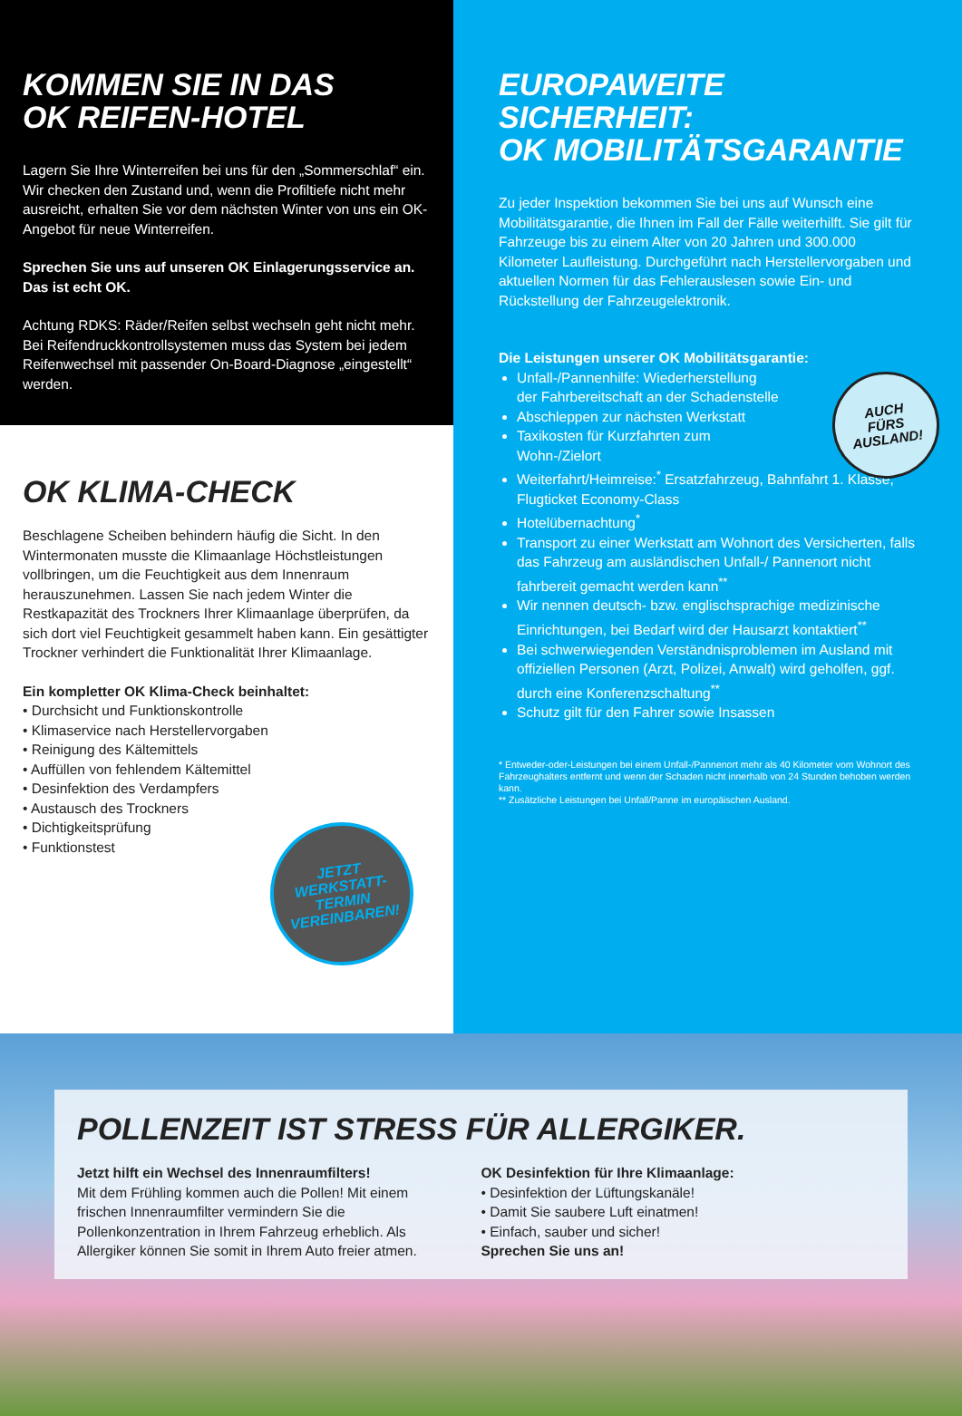KOMMEN SIE IN DAS
OK REIFEN-HOTEL
Lagern Sie Ihre Winterreifen bei uns für den „Sommerschlaf“ ein. Wir checken den Zustand und, wenn die Profiltiefe nicht mehr ausreicht, erhalten Sie vor dem nächsten Winter von uns ein OK-Angebot für neue Winterreifen.
Sprechen Sie uns auf unseren OK Einlagerungsservice an. Das ist echt OK.
Achtung RDKS: Räder/Reifen selbst wechseln geht nicht mehr. Bei Reifendruckkontrollsystemen muss das System bei jedem Reifenwechsel mit passender On-Board-Diagnose „eingestellt“ werden.
OK KLIMA-CHECK
Beschlagene Scheiben behindern häufig die Sicht. In den Wintermonaten musste die Klimaanlage Höchstleistungen vollbringen, um die Feuchtigkeit aus dem Innenraum herauszunehmen. Lassen Sie nach jedem Winter die Restkapazität des Trockners Ihrer Klimaanlage überprüfen, da sich dort viel Feuchtigkeit gesammelt haben kann. Ein gesättigter Trockner verhindert die Funktionalität Ihrer Klimaanlage.
Ein kompletter OK Klima-Check beinhaltet:
• Durchsicht und Funktionskontrolle
• Klimaservice nach Herstellervorgaben
• Reinigung des Kältemittels
• Auffüllen von fehlendem Kältemittel
• Desinfektion des Verdampfers
• Austausch des Trockners
• Dichtigkeitsprüfung
• Funktionstest
JETZT
WERKSTATT-
TERMIN
VEREINBAREN!
EUROPAWEITE SICHERHEIT:
OK MOBILITÄTSGARANTIE
Zu jeder Inspektion bekommen Sie bei uns auf Wunsch eine Mobilitätsgarantie, die Ihnen im Fall der Fälle weiterhilft. Sie gilt für Fahrzeuge bis zu einem Alter von 20 Jahren und 300.000 Kilometer Laufleistung. Durchgeführt nach Herstellervorgaben und aktuellen Normen für das Fehlerauslesen sowie Ein- und Rückstellung der Fahrzeugelektronik.
Die Leistungen unserer OK Mobilitätsgarantie:
Unfall-/Pannenhilfe: Wiederherstellung
der Fahrbereitschaft an der Schadenstelle
Abschleppen zur nächsten Werkstatt
Taxikosten für Kurzfahrten zum
Wohn-/Zielort
Weiterfahrt/Heimreise:<sup>*</sup> Ersatzfahrzeug, Bahnfahrt 1. Klasse, Flugticket Economy-Class
Hotelübernachtung<sup>*</sup>
Transport zu einer Werkstatt am Wohnort des Versicherten, falls das Fahrzeug am ausländischen Unfall-/ Pannenort nicht fahrbereit gemacht werden kann<sup>**</sup>
Wir nennen deutsch- bzw. englischsprachige medizinische Einrichtungen, bei Bedarf wird der Hausarzt kontaktiert<sup>**</sup>
Bei schwerwiegenden Verständnisproblemen im Ausland mit offiziellen Personen (Arzt, Polizei, Anwalt) wird geholfen, ggf. durch eine Konferenzschaltung<sup>**</sup>
Schutz gilt für den Fahrer sowie Insassen
* Entweder-oder-Leistungen bei einem Unfall-/Pannenort mehr als 40 Kilometer vom Wohnort des Fahrzeughalters entfernt und wenn der Schaden nicht innerhalb von 24 Stunden behoben werden kann.
** Zusätzliche Leistungen bei Unfall/Panne im europäischen Ausland.
AUCH
FÜRS
AUSLAND!
POLLENZEIT IST STRESS FÜR ALLERGIKER.
Jetzt hilft ein Wechsel des Innenraumfilters!
Mit dem Frühling kommen auch die Pollen! Mit einem frischen Innenraumfilter vermindern Sie die Pollenkonzentration in Ihrem Fahrzeug erheblich. Als Allergiker können Sie somit in Ihrem Auto freier atmen.
OK Desinfektion für Ihre Klimaanlage:
• Desinfektion der Lüftungskanäle!
• Damit Sie saubere Luft einatmen!
• Einfach, sauber und sicher!
Sprechen Sie uns an!